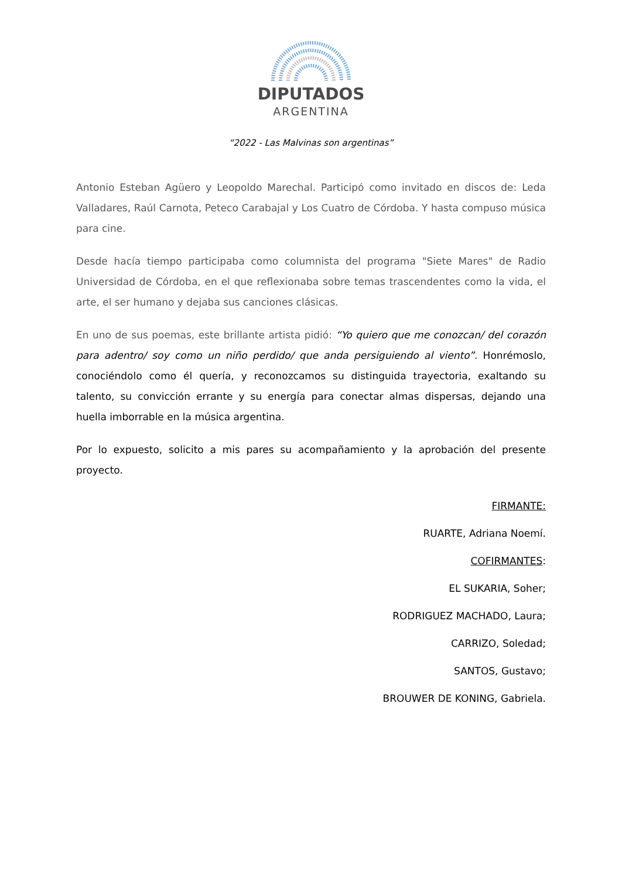DIPUTADOS
ARGENTINA
“2022 - Las Malvinas son argentinas”
Antonio Esteban Agüero y Leopoldo Marechal. Participó como invitado en discos de: Leda Valladares, Raúl Carnota, Peteco Carabajal y Los Cuatro de Córdoba. Y hasta compuso música para cine.
Desde hacía tiempo participaba como columnista del programa "Siete Mares" de Radio Universidad de Córdoba, en el que reflexionaba sobre temas trascendentes como la vida, el arte, el ser humano y dejaba sus canciones clásicas.
En uno de sus poemas, este brillante artista pidió: “Yo quiero que me conozcan/ del corazón para adentro/ soy como un niño perdido/ que anda persiguiendo al viento”. Honrémoslo, conociéndolo como él quería, y reconozcamos su distinguida trayectoria, exaltando su talento, su convicción errante y su energía para conectar almas dispersas, dejando una huella imborrable en la música argentina.
Por lo expuesto, solicito a mis pares su acompañamiento y la aprobación del presente proyecto.
FIRMANTE:
RUARTE, Adriana Noemí.
COFIRMANTES:
EL SUKARIA, Soher;
RODRIGUEZ MACHADO, Laura;
CARRIZO, Soledad;
SANTOS, Gustavo;
BROUWER DE KONING, Gabriela.